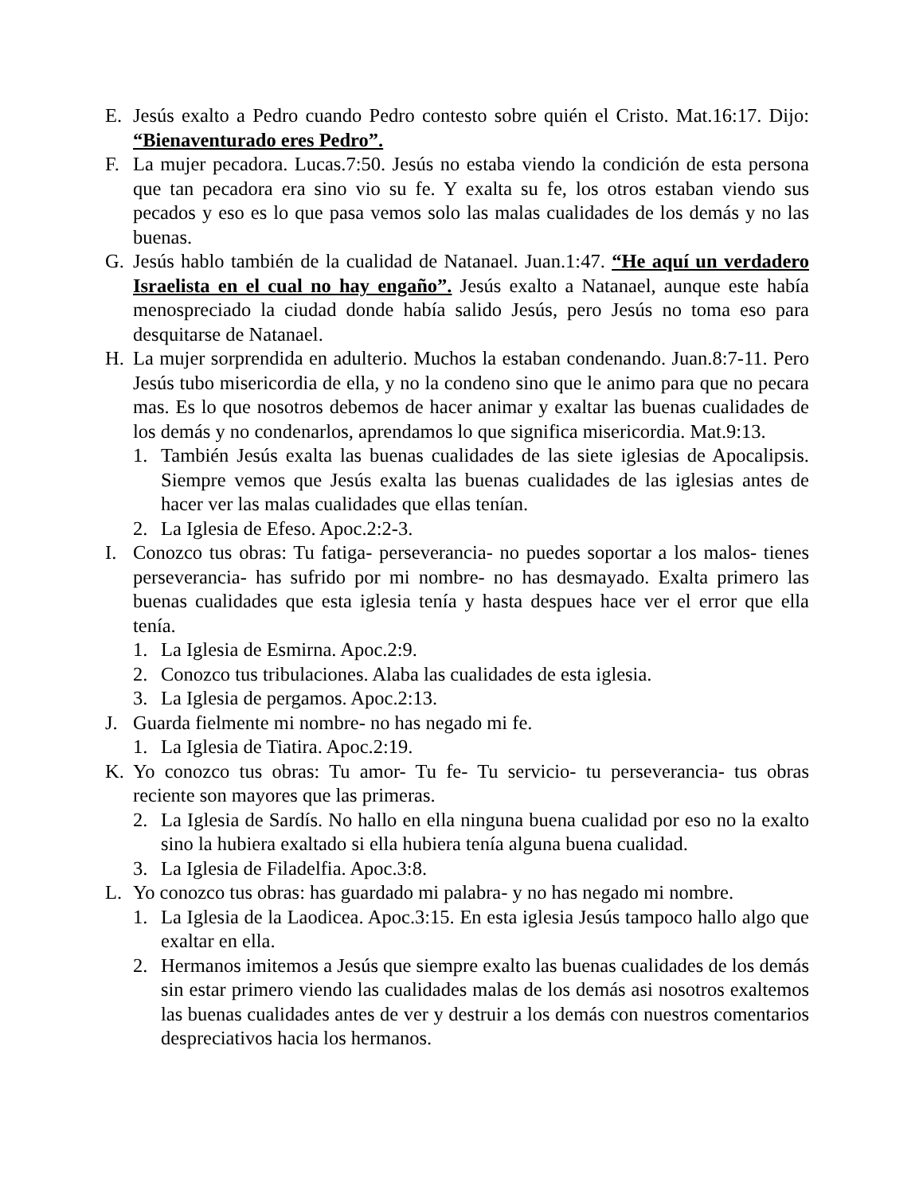E. Jesús exalto a Pedro cuando Pedro contesto sobre quién el Cristo. Mat.16:17. Dijo: “Bienaventurado eres Pedro”.
F. La mujer pecadora. Lucas.7:50. Jesús no estaba viendo la condición de esta persona que tan pecadora era sino vio su fe. Y exalta su fe, los otros estaban viendo sus pecados y eso es lo que pasa vemos solo las malas cualidades de los demás y no las buenas.
G. Jesús hablo también de la cualidad de Natanael. Juan.1:47. “He aquí un verdadero Israelista en el cual no hay engaño”. Jesús exalto a Natanael, aunque este había menospreciado la ciudad donde había salido Jesús, pero Jesús no toma eso para desquitarse de Natanael.
H. La mujer sorprendida en adulterio. Muchos la estaban condenando. Juan.8:7-11. Pero Jesús tubo misericordia de ella, y no la condeno sino que le animo para que no pecara mas. Es lo que nosotros debemos de hacer animar y exaltar las buenas cualidades de los demás y no condenarlos, aprendamos lo que significa misericordia. Mat.9:13.
1. También Jesús exalta las buenas cualidades de las siete iglesias de Apocalipsis. Siempre vemos que Jesús exalta las buenas cualidades de las iglesias antes de hacer ver las malas cualidades que ellas tenían.
2. La Iglesia de Efeso. Apoc.2:2-3.
I. Conozco tus obras: Tu fatiga- perseverancia- no puedes soportar a los malos- tienes perseverancia- has sufrido por mi nombre- no has desmayado. Exalta primero las buenas cualidades que esta iglesia tenía y hasta despues hace ver el error que ella tenía.
1. La Iglesia de Esmirna. Apoc.2:9.
2. Conozco tus tribulaciones. Alaba las cualidades de esta iglesia.
3. La Iglesia de pergamos. Apoc.2:13.
J. Guarda fielmente mi nombre- no has negado mi fe.
1. La Iglesia de Tiatira. Apoc.2:19.
K. Yo conozco tus obras: Tu amor- Tu fe- Tu servicio- tu perseverancia- tus obras reciente son mayores que las primeras.
2. La Iglesia de Sardís. No hallo en ella ninguna buena cualidad por eso no la exalto sino la hubiera exaltado si ella hubiera tenía alguna buena cualidad.
3. La Iglesia de Filadelfia. Apoc.3:8.
L. Yo conozco tus obras: has guardado mi palabra- y no has negado mi nombre.
1. La Iglesia de la Laodicea. Apoc.3:15. En esta iglesia Jesús tampoco hallo algo que exaltar en ella.
2. Hermanos imitemos a Jesús que siempre exalto las buenas cualidades de los demás sin estar primero viendo las cualidades malas de los demás asi nosotros exaltemos las buenas cualidades antes de ver y destruir a los demás con nuestros comentarios despreciativos hacia los hermanos.